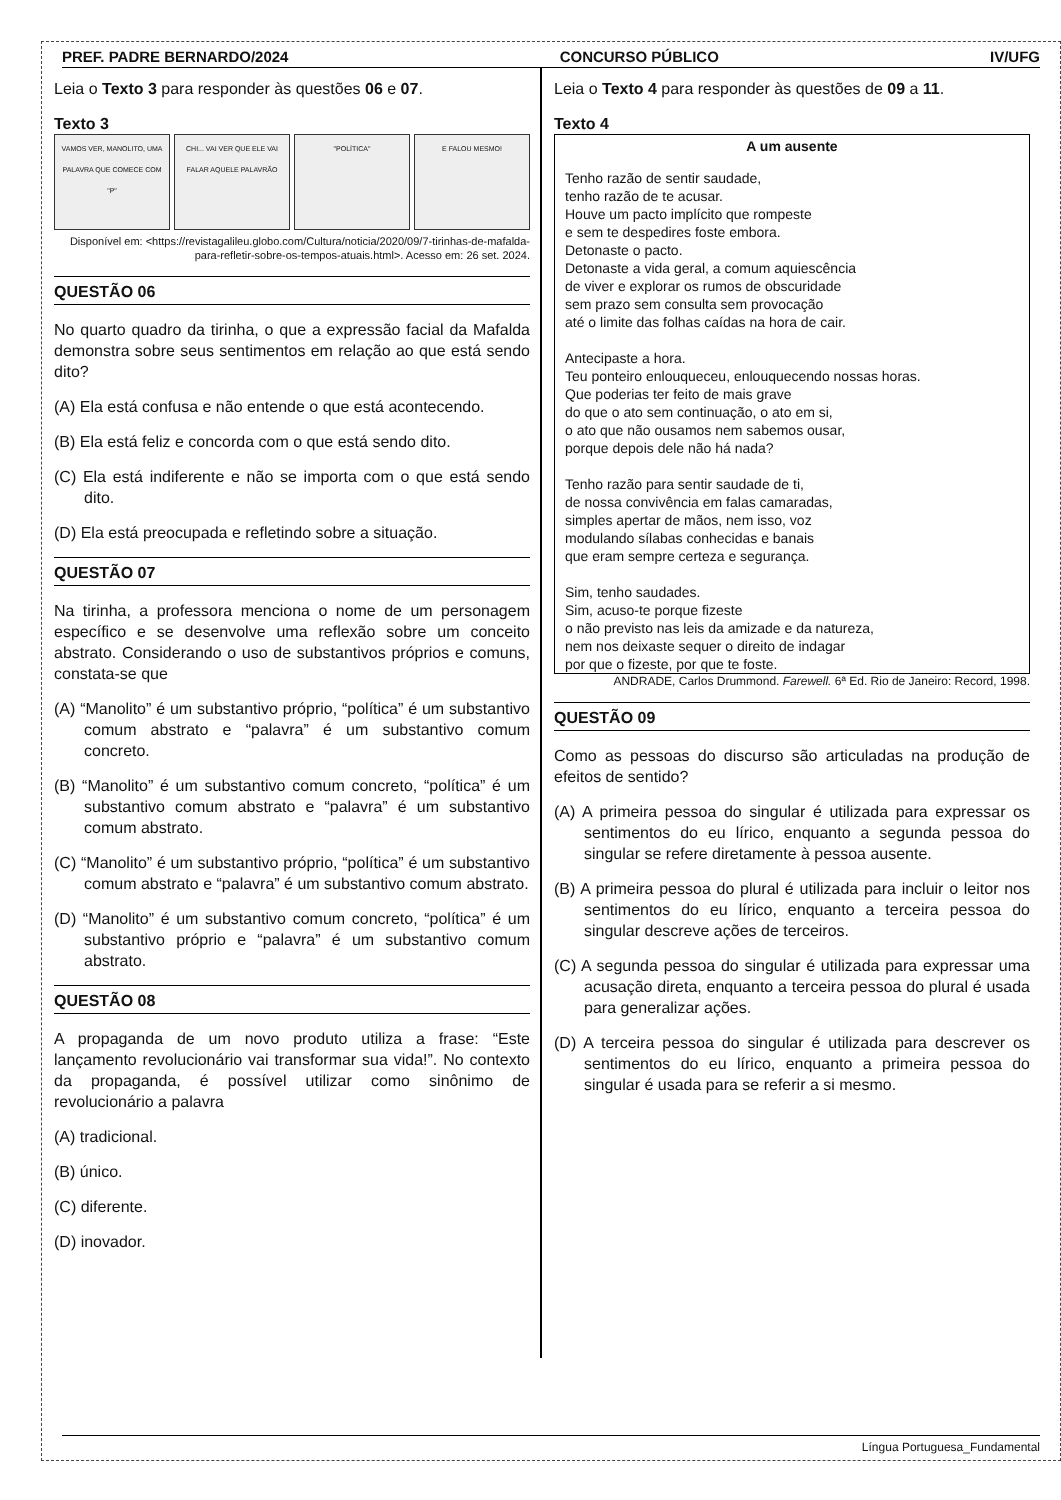PREF. PADRE BERNARDO/2024 CONCURSO PÚBLICO IV/UFG
Leia o Texto 3 para responder às questões 06 e 07.
Texto 3
VAMOS VER, MANOLITO, UMA PALAVRA QUE COMECE COM "P"
CHI... VAI VER QUE ELE VAI FALAR AQUELE PALAVRÃO
"POLÍTICA" E FALOU MESMO!
Disponível em: <https://revistagalileu.globo.com/Cultura/noticia/2020/09/7-tirinhas-de-mafalda-para-refletir-sobre-os-tempos-atuais.html>. Acesso em: 26 set. 2024.
QUESTÃO 06
No quarto quadro da tirinha, o que a expressão facial da Mafalda demonstra sobre seus sentimentos em relação ao que está sendo dito?
(A) Ela está confusa e não entende o que está acontecendo.
(B) Ela está feliz e concorda com o que está sendo dito.
(C) Ela está indiferente e não se importa com o que está sendo dito.
(D) Ela está preocupada e refletindo sobre a situação.
QUESTÃO 07
Na tirinha, a professora menciona o nome de um personagem específico e se desenvolve uma reflexão sobre um conceito abstrato. Considerando o uso de substantivos próprios e comuns, constata-se que
(A) “Manolito” é um substantivo próprio, “política” é um substantivo comum abstrato e “palavra” é um substantivo comum concreto.
(B) “Manolito” é um substantivo comum concreto, “política” é um substantivo comum abstrato e “palavra” é um substantivo comum abstrato.
(C) “Manolito” é um substantivo próprio, “política” é um substantivo comum abstrato e “palavra” é um substantivo comum abstrato.
(D) “Manolito” é um substantivo comum concreto, “política” é um substantivo próprio e “palavra” é um substantivo comum abstrato.
QUESTÃO 08
A propaganda de um novo produto utiliza a frase: “Este lançamento revolucionário vai transformar sua vida!”. No contexto da propaganda, é possível utilizar como sinônimo de revolucionário a palavra
(A) tradicional.
(B) único.
(C) diferente.
(D) inovador.
Leia o Texto 4 para responder às questões de 09 a 11.
Texto 4
A um ausente
Tenho razão de sentir saudade,
tenho razão de te acusar.
Houve um pacto implícito que rompeste
e sem te despedires foste embora.
Detonaste o pacto.
Detonaste a vida geral, a comum aquiescência
de viver e explorar os rumos de obscuridade
sem prazo sem consulta sem provocação
até o limite das folhas caídas na hora de cair.
Antecipaste a hora.
Teu ponteiro enlouqueceu, enlouquecendo nossas horas.
Que poderias ter feito de mais grave
do que o ato sem continuação, o ato em si,
o ato que não ousamos nem sabemos ousar,
porque depois dele não há nada?
Tenho razão para sentir saudade de ti,
de nossa convivência em falas camaradas,
simples apertar de mãos, nem isso, voz
modulando sílabas conhecidas e banais
que eram sempre certeza e segurança.
Sim, tenho saudades.
Sim, acuso-te porque fizeste
o não previsto nas leis da amizade e da natureza,
nem nos deixaste sequer o direito de indagar
por que o fizeste, por que te foste.
ANDRADE, Carlos Drummond. Farewell. 6ª Ed. Rio de Janeiro: Record, 1998.
QUESTÃO 09
Como as pessoas do discurso são articuladas na produção de efeitos de sentido?
(A) A primeira pessoa do singular é utilizada para expressar os sentimentos do eu lírico, enquanto a segunda pessoa do singular se refere diretamente à pessoa ausente.
(B) A primeira pessoa do plural é utilizada para incluir o leitor nos sentimentos do eu lírico, enquanto a terceira pessoa do singular descreve ações de terceiros.
(C) A segunda pessoa do singular é utilizada para expressar uma acusação direta, enquanto a terceira pessoa do plural é usada para generalizar ações.
(D) A terceira pessoa do singular é utilizada para descrever os sentimentos do eu lírico, enquanto a primeira pessoa do singular é usada para se referir a si mesmo.
Língua Portuguesa_Fundamental